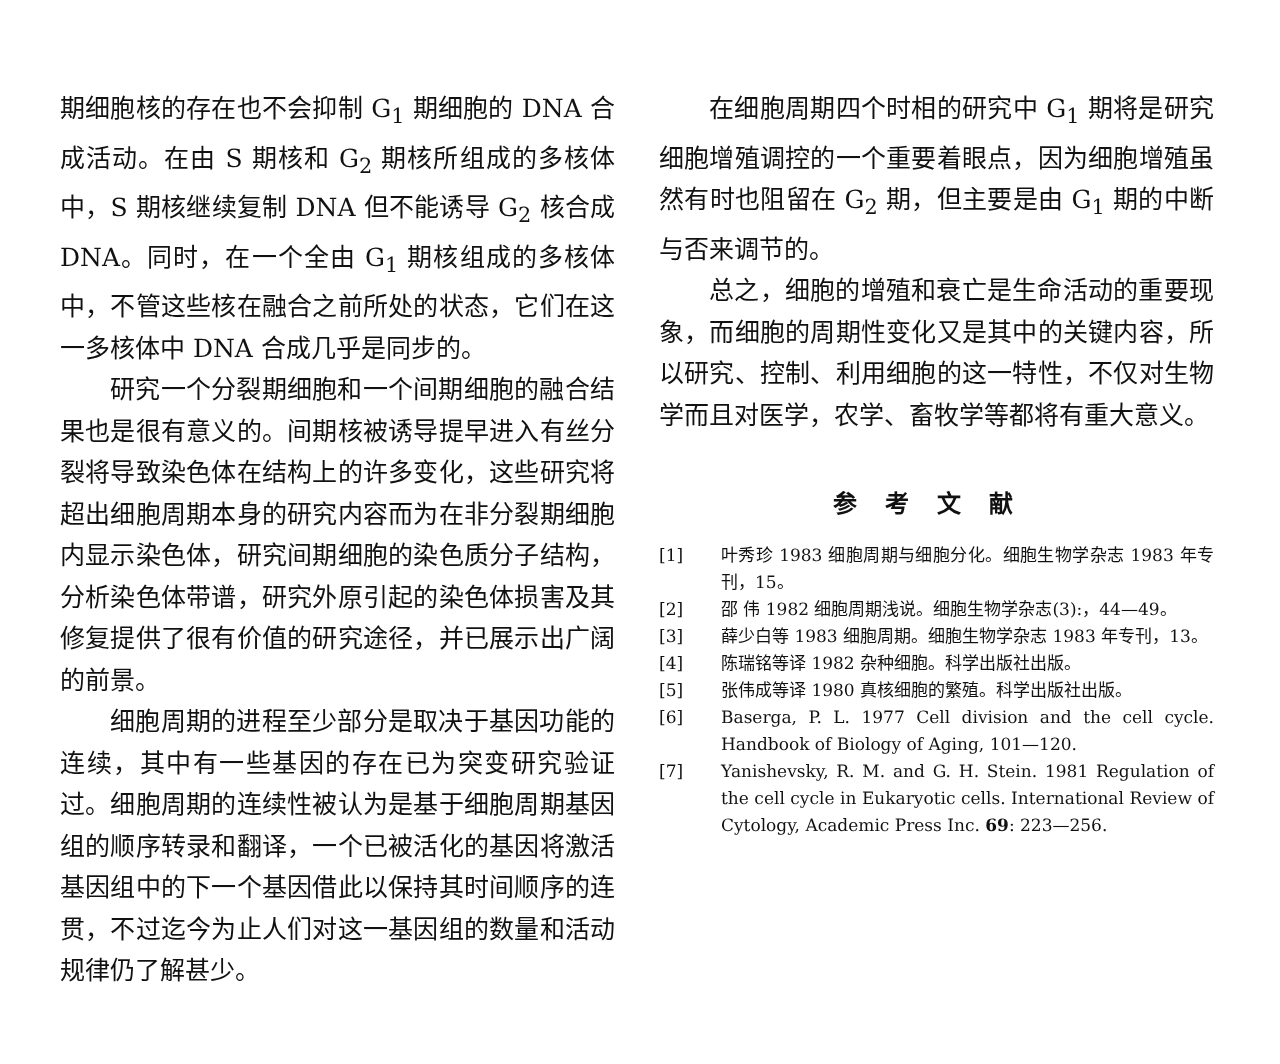期细胞核的存在也不会抑制 G<sub>1</sub> 期细胞的 DNA 合成活动。在由 S 期核和 G<sub>2</sub> 期核所组成的多核体中，S 期核继续复制 DNA 但不能诱导 G<sub>2</sub> 核合成 DNA。同时，在一个全由 G<sub>1</sub> 期核组成的多核体中，不管这些核在融合之前所处的状态，它们在这一多核体中 DNA 合成几乎是同步的。
研究一个分裂期细胞和一个间期细胞的融合结果也是很有意义的。间期核被诱导提早进入有丝分裂将导致染色体在结构上的许多变化，这些研究将超出细胞周期本身的研究内容而为在非分裂期细胞内显示染色体，研究间期细胞的染色质分子结构，分析染色体带谱，研究外原引起的染色体损害及其修复提供了很有价值的研究途径，并已展示出广阔的前景。
细胞周期的进程至少部分是取决于基因功能的连续，其中有一些基因的存在已为突变研究验证过。细胞周期的连续性被认为是基于细胞周期基因组的顺序转录和翻译，一个已被活化的基因将激活基因组中的下一个基因借此以保持其时间顺序的连贯，不过迄今为止人们对这一基因组的数量和活动规律仍了解甚少。
在细胞周期四个时相的研究中 G<sub>1</sub> 期将是研究细胞增殖调控的一个重要着眼点，因为细胞增殖虽然有时也阻留在 G<sub>2</sub> 期，但主要是由 G<sub>1</sub> 期的中断与否来调节的。
总之，细胞的增殖和衰亡是生命活动的重要现象，而细胞的周期性变化又是其中的关键内容，所以研究、控制、利用细胞的这一特性，不仅对生物学而且对医学，农学、畜牧学等都将有重大意义。
参考文献
[1] 叶秀珍 1983 细胞周期与细胞分化。细胞生物学杂志 1983 年专刊，15。
[2] 邵 伟 1982 细胞周期浅说。细胞生物学杂志(3):，44—49。
[3] 薛少白等 1983 细胞周期。细胞生物学杂志 1983 年专刊，13。
[4] 陈瑞铭等译 1982 杂种细胞。科学出版社出版。
[5] 张伟成等译 1980 真核细胞的繁殖。科学出版社出版。
[6] Baserga, P. L. 1977 Cell division and the cell cycle. Handbook of Biology of Aging, 101—120.
[7] Yanishevsky, R. M. and G. H. Stein. 1981 Regulation of the cell cycle in Eukaryotic cells. International Review of Cytology, Academic Press Inc. 69: 223—256.